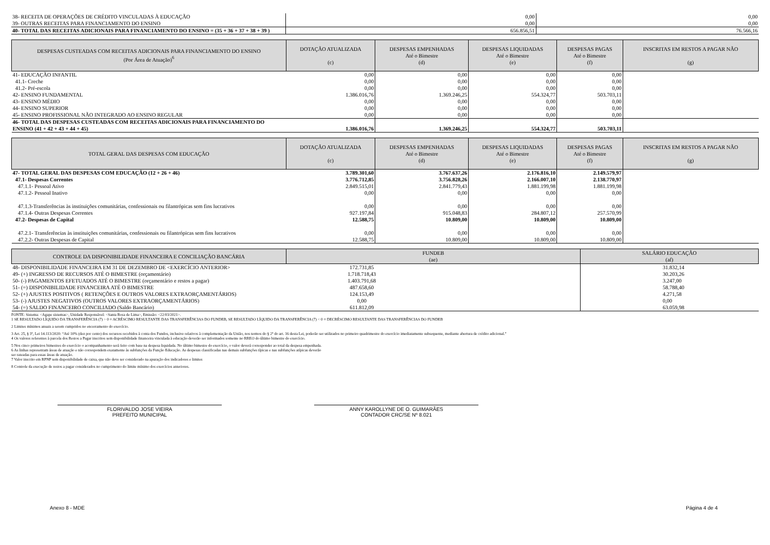| 38- RECEITA DE OPERAÇÕES DE CRÉDITO VINCULADAS À EDUCAÇÃO | 0,00 | 0,00 |
| 39- OUTRAS RECEITAS PARA FINANCIAMENTO DO ENSINO | 0,00 | 0,00 |
| 40- TOTAL DAS RECEITAS ADICIONAIS PARA FINANCIAMENTO DO ENSINO = (35 + 36 + 37 + 38 + 39 ) | 656.856,51 | 76.566,16 |
| DESPESAS CUSTEADAS COM RECEITAS ADICIONAIS PARA FINANCIAMENTO DO ENSINO (Por Área de Atuação)<sup>6</sup> | DOTAÇÃO ATUALIZADA (c) | DESPESAS EMPENHADAS Até o Bimestre (d) | DESPESAS LIQUIDADAS Até o Bimestre (e) | DESPESAS PAGAS Até o Bimestre (f) | INSCRITAS EM RESTOS A PAGAR NÃO (g) |
| --- | --- | --- | --- | --- | --- |
| 41- EDUCAÇÃO INFANTIL | 0,00 | 0,00 | 0,00 | 0,00 | |
| 41.1- Creche | 0,00 | 0,00 | 0,00 | 0,00 | |
| 41.2- Pré-escola | 0,00 | 0,00 | 0,00 | 0,00 | |
| 42- ENSINO FUNDAMENTAL | 1.386.016,76 | 1.369.246,25 | 554.324,77 | 503.703,11 | |
| 43- ENSINO MÉDIO | 0,00 | 0,00 | 0,00 | 0,00 | |
| 44- ENSINO SUPERIOR | 0,00 | 0,00 | 0,00 | 0,00 | |
| 45- ENSINO PROFISSIONAL NÃO INTEGRADO AO ENSINO REGULAR | 0,00 | 0,00 | 0,00 | 0,00 | |
| 46- TOTAL DAS DESPESAS CUSTEADAS COM RECEITAS ADICIONAIS PARA FINANCIAMENTO DO ENSINO (41 + 42 + 43 + 44 + 45) | 1.386.016,76 | 1.369.246,25 | 554.324,77 | 503.703,11 | |
| TOTAL GERAL DAS DESPESAS COM EDUCAÇÃO | DOTAÇÃO ATUALIZADA (c) | DESPESAS EMPENHADAS Até o Bimestre (d) | DESPESAS LIQUIDADAS Até o Bimestre (e) | DESPESAS PAGAS Até o Bimestre (f) | INSCRITAS EM RESTOS A PAGAR NÃO (g) |
| --- | --- | --- | --- | --- | --- |
| 47- TOTAL GERAL DAS DESPESAS COM EDUCAÇÃO (12 + 26 + 46) | 3.789.301,60 | 3.767.637,26 | 2.176.816,10 | 2.149.579,97 | |
| 47.1- Despesas Correntes | 3.776.712,85 | 3.756.828,26 | 2.166.007,10 | 2.138.770,97 | |
| 47.1.1- Pessoal Ativo | 2.849.515,01 | 2.841.779,43 | 1.881.199,98 | 1.881.199,98 | |
| 47.1.2- Pessoal Inativo | 0,00 | 0,00 | 0,00 | 0,00 | |
| 47.1.3-Transferências às instituições comunitárias, confessionais ou filantrópicas sem fins lucrativos | 0,00 | 0,00 | 0,00 | 0,00 | |
| 47.1.4- Outras Despesas Correntes | 927.197,84 | 915.048,83 | 284.807,12 | 257.570,99 | |
| 47.2- Despesas de Capital | 12.588,75 | 10.809,00 | 10.809,00 | 10.809,00 | |
| 47.2.1- Transferências às instituições comunitárias, confessionais ou filantrópicas sem fins lucrativos | 0,00 | 0,00 | 0,00 | 0,00 | |
| 47.2.2- Outras Despesas de Capital | 12.588,75 | 10.809,00 | 10.809,00 | 10.809,00 | |
| CONTROLE DA DISPONIBILIDADE FINANCEIRA E CONCILIAÇÃO BANCÁRIA | FUNDEB (ae) | SALÁRIO EDUCAÇÃO (af) |
| --- | --- | --- |
| 48- DISPONIBILIDADE FINANCEIRA EM 31 DE DEZEMBRO DE <EXERCÍCIO ANTERIOR> | 172.731,85 | 31.832,14 |
| 49- (+) INGRESSO DE RECURSOS ATÉ O BIMESTRE (orçamentário) | 1.718.718,43 | 30.203,26 |
| 50- (-) PAGAMENTOS EFETUADOS ATÉ O BIMESTRE (orçamentário e restos a pagar) | 1.403.791,68 | 3.247,00 |
| 51- (=) DISPONIBILIDADE FINANCEIRA ATÉ O BIMESTRE | 487.658,60 | 58.788,40 |
| 52- (+) AJUSTES POSITIVOS ( RETENÇÕES E OUTROS VALORES EXTRAORÇAMENTÁRIOS) | 124.153,49 | 4.271,58 |
| 53- (-) AJUSTES NEGATIVOS (OUTROS VALORES EXTRAORÇAMENTÁRIOS) | 0,00 | 0,00 |
| 54- (=) SALDO FINANCEIRO CONCILIADO (Saldo Bancário) | 611.812,09 | 63.059,98 |
FONTE: Sistema: <Agape sistemas>, Unidade Responsável: <Santa Rosa de Lima>, Emissão: <22/03/2021>.
1 SE RESULTADO LÍQUIDO DA TRANSFERÊNCIA (7) > 0 = ACRÉSCIMO RESULTANTE DAS TRANSFERÊNCIAS DO FUNDEB, SE RESULTADO LÍQUIDO DA TRANSFERÊNCIA (7) < 0 = DECRÉSCIMO RESULTANTE DAS TRANSFERÊNCIAS DO FUNDEB
2 Limites mínimos anuais a serem cumpridos no encerramento do exercício.
3 Art. 25, § 3º, Lei 14.113/2020: “Até 10% (dez por cento) dos recursos recebidos à conta dos Fundos, inclusive relativos à complementação da União, nos termos do § 2º do art. 16 desta Lei, poderão ser utilizados no primeiro quadrimestre do exercício imediatamente subsequente, mediante abertura de crédito adicional.”
4 Os valores referentes à parcela dos Restos a Pagar inscritos sem disponibilidade financeira vinculada à educação deverão ser informados somente no RREO do último bimestre do exercício.
5 Nos cinco primeiros bimestres do exercício o acompanhamento será feito com base na despesa liquidada. No último bimestre do exercício, o valor deverá corresponder ao total da despesa empenhada.
6 As linhas representam áreas de atuação e não correspondem exatamente às subfunções da Função Educação. As despesas classificadas nas demais subfunções típicas e nas subfunções atípicas deverão
ser rateadas para essas áreas de atuação.
7 Valor inscrito em RPNP sem disponibilidade de caixa, que não deve ser considerado na apuração dos indicadores e limites
8 Controle da execução de restos a pagar considerados no cumprimento do limite mínimo dos exercícios anteriores.
FLORIVALDO JOSE VIEIRA
PREFEITO MUNICIPAL
ANNY KAROLLYNE DE O. GUIMARÃES
CONTADOR CRC/SE Nº 8.021
Anexo 8 - MDE Página 4 de 4